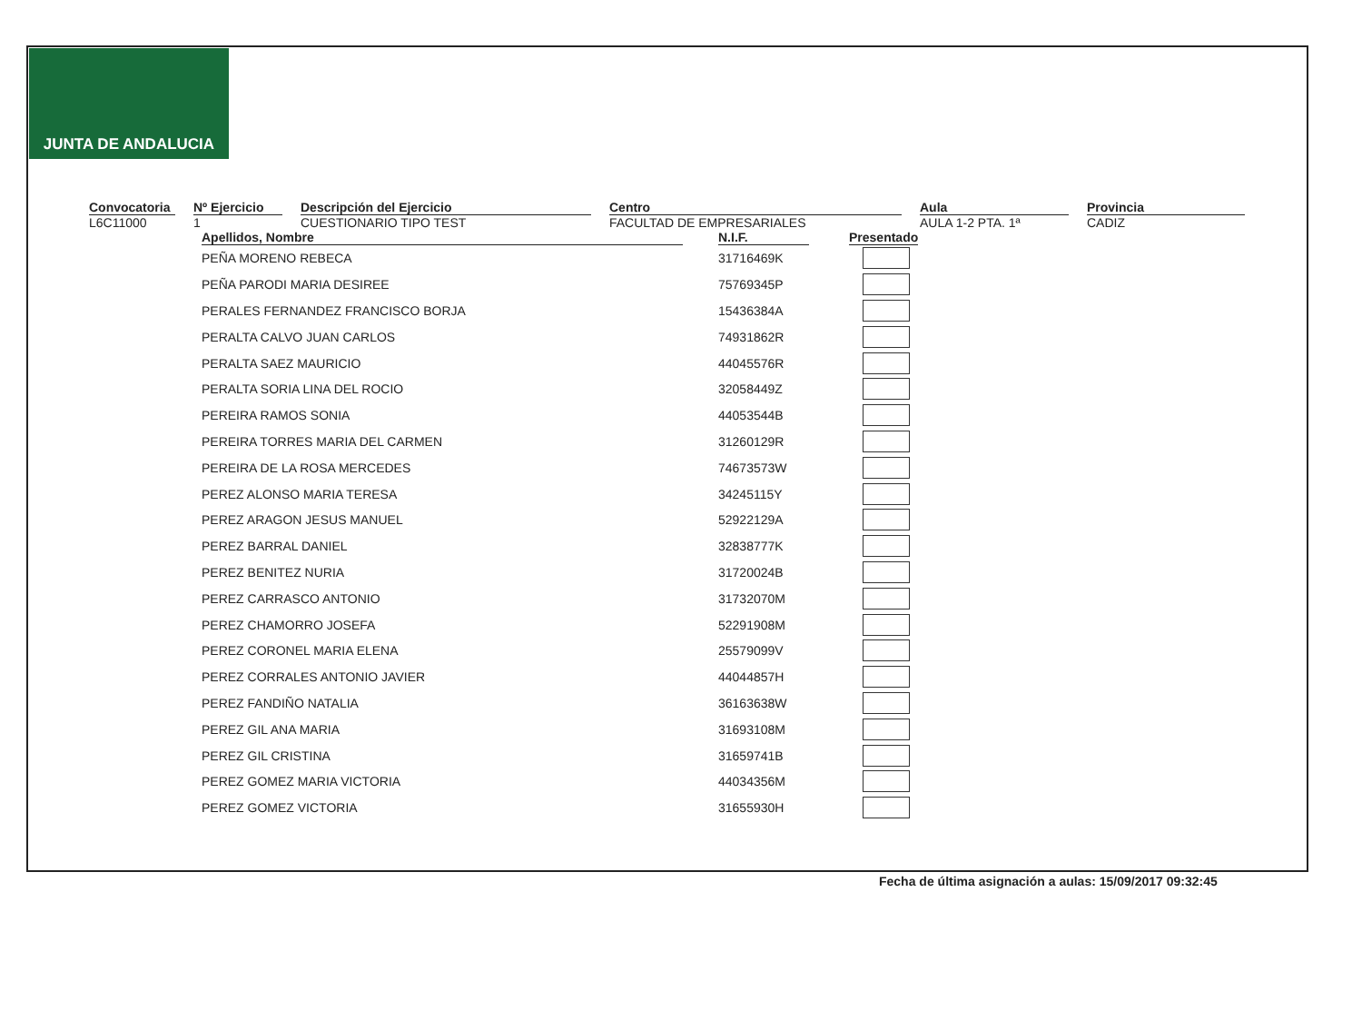JUNTA DE ANDALUCIA
Convocatoria
L6C11000
Nº Ejercicio
1
Descripción del Ejercicio
CUESTIONARIO TIPO TEST
Centro
FACULTAD DE EMPRESARIALES
Aula
AULA 1-2 PTA. 1ª
Provincia
CADIZ
| Apellidos, Nombre | | N.I.F. | | Presentado |
| --- | --- | --- | --- | --- |
| PEÑA MORENO REBECA | | 31716469K | | |
| PEÑA PARODI MARIA DESIREE | | 75769345P | | |
| PERALES FERNANDEZ FRANCISCO BORJA | | 15436384A | | |
| PERALTA CALVO JUAN CARLOS | | 74931862R | | |
| PERALTA SAEZ MAURICIO | | 44045576R | | |
| PERALTA SORIA LINA DEL ROCIO | | 32058449Z | | |
| PEREIRA RAMOS SONIA | | 44053544B | | |
| PEREIRA TORRES MARIA DEL CARMEN | | 31260129R | | |
| PEREIRA DE LA ROSA MERCEDES | | 74673573W | | |
| PEREZ ALONSO MARIA TERESA | | 34245115Y | | |
| PEREZ ARAGON JESUS MANUEL | | 52922129A | | |
| PEREZ BARRAL DANIEL | | 32838777K | | |
| PEREZ BENITEZ NURIA | | 31720024B | | |
| PEREZ CARRASCO ANTONIO | | 31732070M | | |
| PEREZ CHAMORRO JOSEFA | | 52291908M | | |
| PEREZ CORONEL MARIA ELENA | | 25579099V | | |
| PEREZ CORRALES ANTONIO JAVIER | | 44044857H | | |
| PEREZ FANDIÑO NATALIA | | 36163638W | | |
| PEREZ GIL ANA MARIA | | 31693108M | | |
| PEREZ GIL CRISTINA | | 31659741B | | |
| PEREZ GOMEZ MARIA VICTORIA | | 44034356M | | |
| PEREZ GOMEZ VICTORIA | | 31655930H | | |
Fecha de última asignación a aulas: 15/09/2017 09:32:45